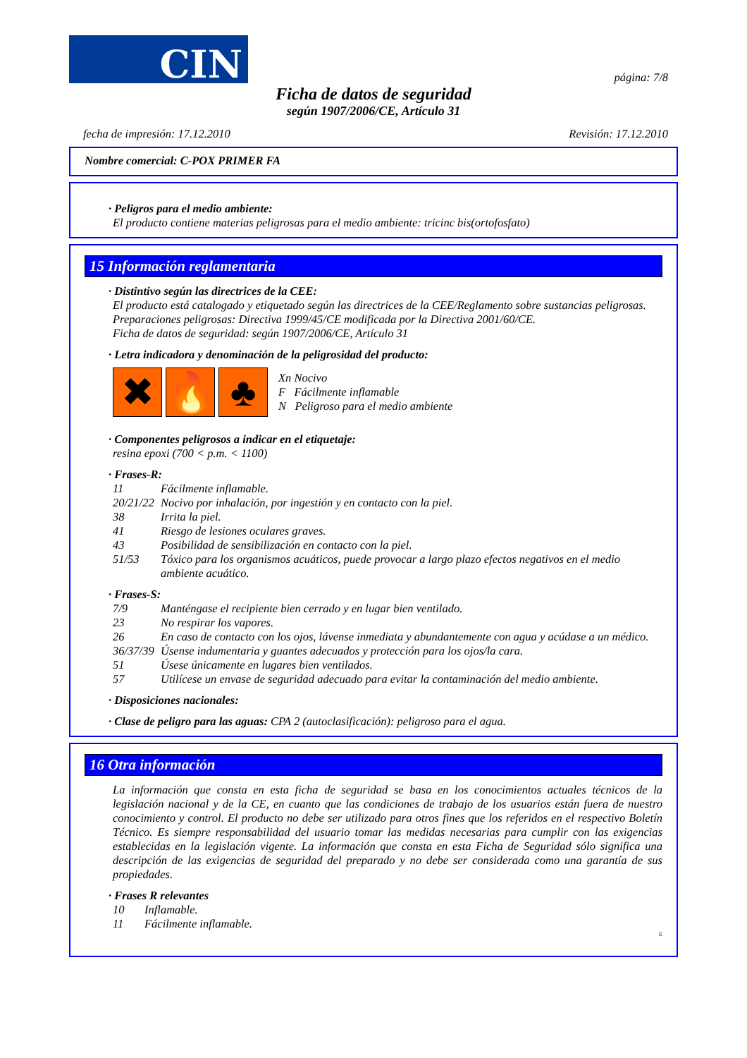CIN
página: 7/8
Ficha de datos de seguridad
según 1907/2006/CE, Artículo 31
fecha de impresión: 17.12.2010 Revisión: 17.12.2010
Nombre comercial: C-POX PRIMER FA
· Peligros para el medio ambiente:
El producto contiene materias peligrosas para el medio ambiente: tricinc bis(ortofosfato)
15 Información reglamentaria
· Distintivo según las directrices de la CEE:
El producto está catalogado y etiquetado según las directrices de la CEE/Reglamento sobre sustancias peligrosas.
Preparaciones peligrosas: Directiva 1999/45/CE modificada por la Directiva 2001/60/CE.
Ficha de datos de seguridad: según 1907/2006/CE, Artículo 31
· Letra indicadora y denominación de la peligrosidad del producto:
✖ 🔥 ♣
Xn Nocivo
F Fácilmente inflamable
N Peligroso para el medio ambiente
· Componentes peligrosos a indicar en el etiquetaje:
resina epoxi (700 < p.m. < 1100)
· Frases-R:
11 Fácilmente inflamable.
20/21/22 Nocivo por inhalación, por ingestión y en contacto con la piel.
38 Irrita la piel.
41 Riesgo de lesiones oculares graves.
43 Posibilidad de sensibilización en contacto con la piel.
51/53 Tóxico para los organismos acuáticos, puede provocar a largo plazo efectos negativos en el medio ambiente acuático.
· Frases-S:
7/9 Manténgase el recipiente bien cerrado y en lugar bien ventilado.
23 No respirar los vapores.
26 En caso de contacto con los ojos, lávense inmediata y abundantemente con agua y acúdase a un médico.
36/37/39 Úsense indumentaria y guantes adecuados y protección para los ojos/la cara.
51 Úsese únicamente en lugares bien ventilados.
57 Utilícese un envase de seguridad adecuado para evitar la contaminación del medio ambiente.
· Disposiciones nacionales:
· Clase de peligro para las aguas: CPA 2 (autoclasificación): peligroso para el agua.
16 Otra información
La información que consta en esta ficha de seguridad se basa en los conocimientos actuales técnicos de la legislación nacional y de la CE, en cuanto que las condiciones de trabajo de los usuarios están fuera de nuestro conocimiento y control. El producto no debe ser utilizado para otros fines que los referidos en el respectivo Boletín Técnico. Es siempre responsabilidad del usuario tomar las medidas necesarias para cumplir con las exigencias establecidas en la legislación vigente. La información que consta en esta Ficha de Seguridad sólo significa una descripción de las exigencias de seguridad del preparado y no debe ser considerada como una garantía de sus propiedades.
· Frases R relevantes
10 Inflamable.
11 Fácilmente inflamable.
E